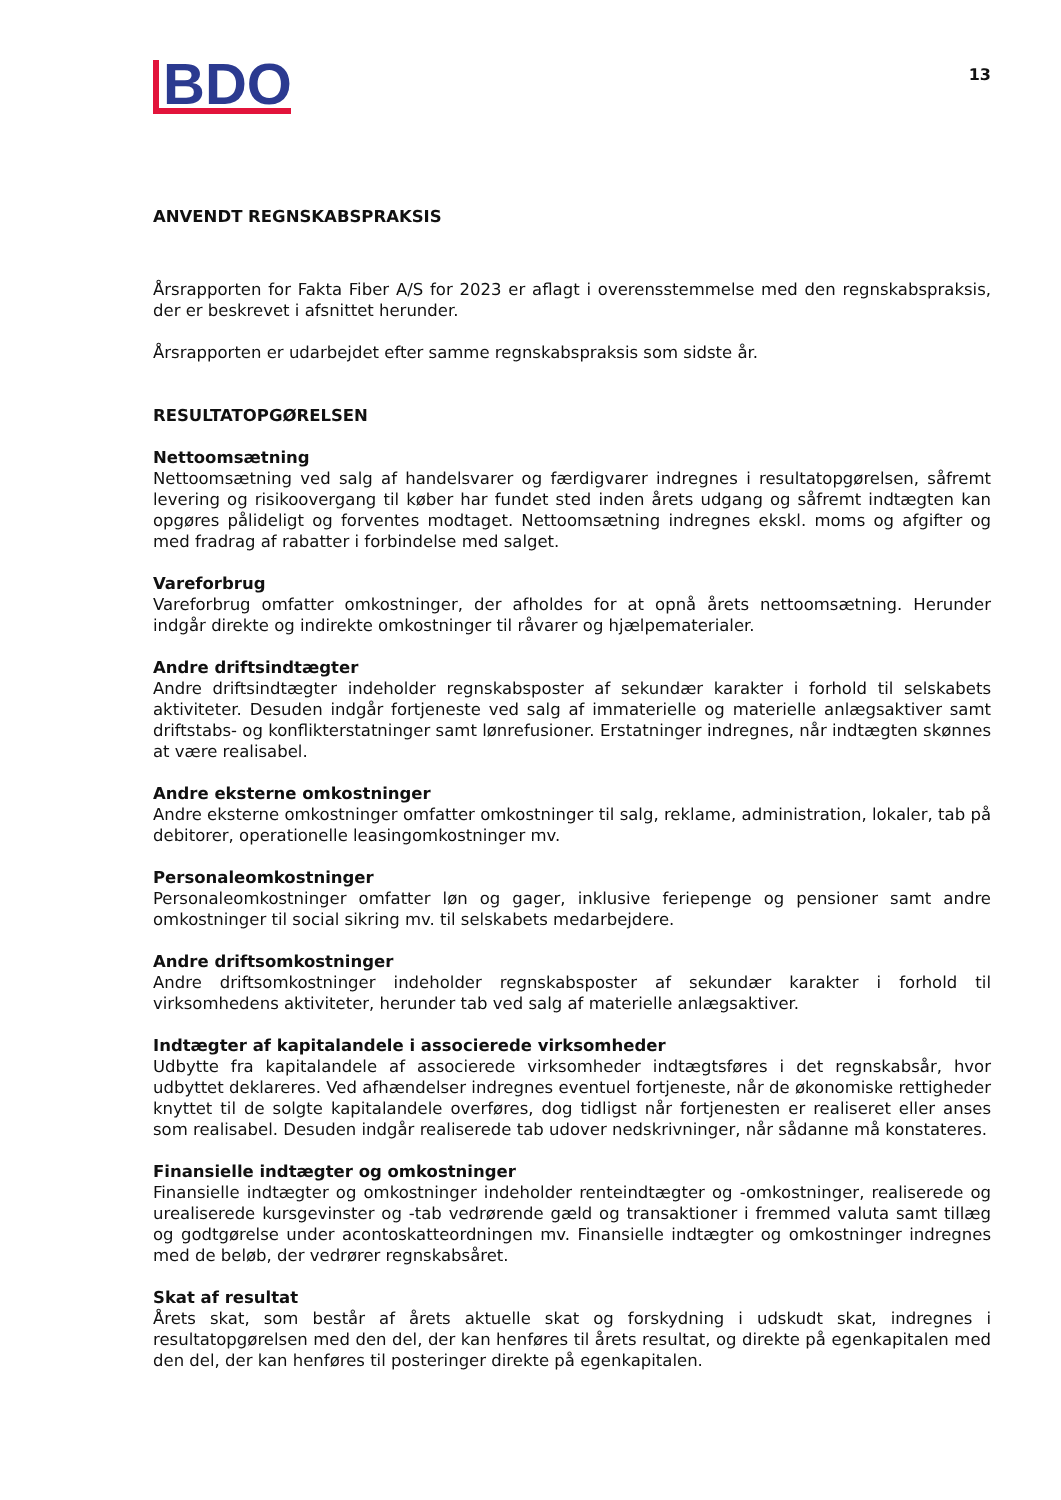BDO
13
ANVENDT REGNSKABSPRAKSIS
Årsrapporten for Fakta Fiber A/S for 2023 er aflagt i overensstemmelse med den regnskabspraksis, der er beskrevet i afsnittet herunder.
Årsrapporten er udarbejdet efter samme regnskabspraksis som sidste år.
RESULTATOPGØRELSEN
Nettoomsætning
Nettoomsætning ved salg af handelsvarer og færdigvarer indregnes i resultatopgørelsen, såfremt levering og risikoovergang til køber har fundet sted inden årets udgang og såfremt indtægten kan opgøres pålideligt og forventes modtaget. Nettoomsætning indregnes ekskl. moms og afgifter og med fradrag af rabatter i forbindelse med salget.
Vareforbrug
Vareforbrug omfatter omkostninger, der afholdes for at opnå årets nettoomsætning. Herunder indgår direkte og indirekte omkostninger til råvarer og hjælpematerialer.
Andre driftsindtægter
Andre driftsindtægter indeholder regnskabsposter af sekundær karakter i forhold til selskabets aktiviteter. Desuden indgår fortjeneste ved salg af immaterielle og materielle anlægsaktiver samt driftstabs- og konflikterstatninger samt lønrefusioner. Erstatninger indregnes, når indtægten skønnes at være realisabel.
Andre eksterne omkostninger
Andre eksterne omkostninger omfatter omkostninger til salg, reklame, administration, lokaler, tab på debitorer, operationelle leasingomkostninger mv.
Personaleomkostninger
Personaleomkostninger omfatter løn og gager, inklusive feriepenge og pensioner samt andre omkostninger til social sikring mv. til selskabets medarbejdere.
Andre driftsomkostninger
Andre driftsomkostninger indeholder regnskabsposter af sekundær karakter i forhold til virksomhedens aktiviteter, herunder tab ved salg af materielle anlægsaktiver.
Indtægter af kapitalandele i associerede virksomheder
Udbytte fra kapitalandele af associerede virksomheder indtægtsføres i det regnskabsår, hvor udbyttet deklareres. Ved afhændelser indregnes eventuel fortjeneste, når de økonomiske rettigheder knyttet til de solgte kapitalandele overføres, dog tidligst når fortjenesten er realiseret eller anses som realisabel. Desuden indgår realiserede tab udover nedskrivninger, når sådanne må konstateres.
Finansielle indtægter og omkostninger
Finansielle indtægter og omkostninger indeholder renteindtægter og -omkostninger, realiserede og urealiserede kursgevinster og -tab vedrørende gæld og transaktioner i fremmed valuta samt tillæg og godtgørelse under acontoskatteordningen mv. Finansielle indtægter og omkostninger indregnes med de beløb, der vedrører regnskabsåret.
Skat af resultat
Årets skat, som består af årets aktuelle skat og forskydning i udskudt skat, indregnes i resultatopgørelsen med den del, der kan henføres til årets resultat, og direkte på egenkapitalen med den del, der kan henføres til posteringer direkte på egenkapitalen.